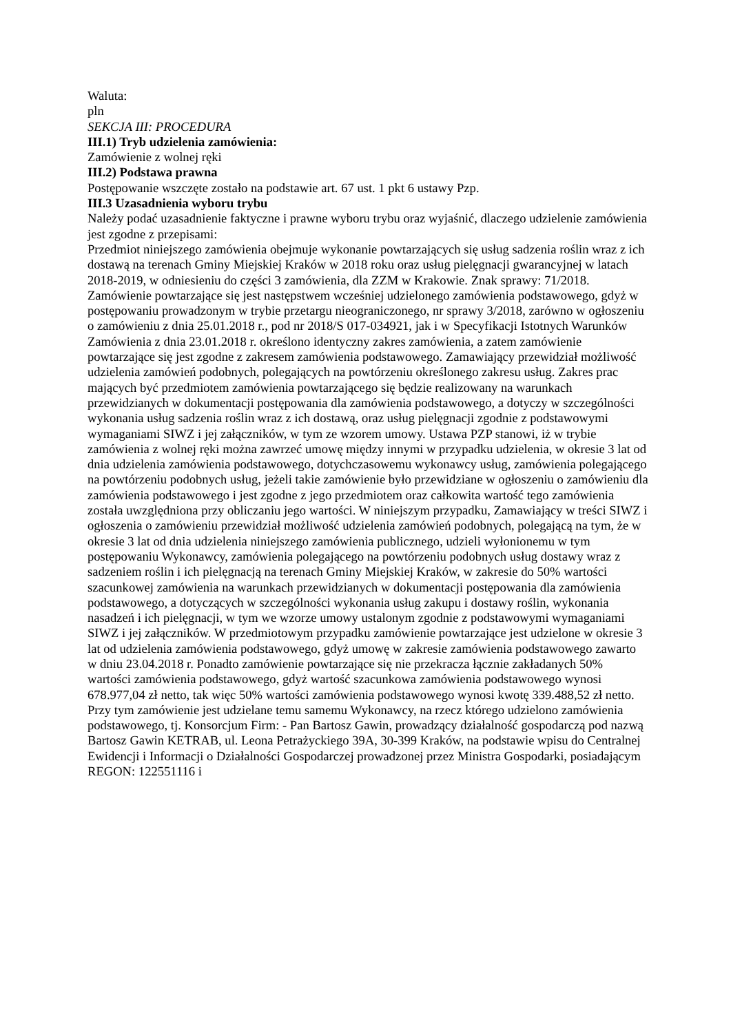Waluta:
pln
SEKCJA III: PROCEDURA
III.1) Tryb udzielenia zamówienia:
Zamówienie z wolnej ręki
III.2) Podstawa prawna
Postępowanie wszczęte zostało na podstawie art. 67 ust. 1 pkt 6 ustawy Pzp.
III.3 Uzasadnienia wyboru trybu
Należy podać uzasadnienie faktyczne i prawne wyboru trybu oraz wyjaśnić, dlaczego udzielenie zamówienia jest zgodne z przepisami:
Przedmiot niniejszego zamówienia obejmuje wykonanie powtarzających się usług sadzenia roślin wraz z ich dostawą na terenach Gminy Miejskiej Kraków w 2018 roku oraz usług pielęgnacji gwarancyjnej w latach 2018-2019, w odniesieniu do części 3 zamówienia, dla ZZM w Krakowie. Znak sprawy: 71/2018. Zamówienie powtarzające się jest następstwem wcześniej udzielonego zamówienia podstawowego, gdyż w postępowaniu prowadzonym w trybie przetargu nieograniczonego, nr sprawy 3/2018, zarówno w ogłoszeniu o zamówieniu z dnia 25.01.2018 r., pod nr 2018/S 017-034921, jak i w Specyfikacji Istotnych Warunków Zamówienia z dnia 23.01.2018 r. określono identyczny zakres zamówienia, a zatem zamówienie powtarzające się jest zgodne z zakresem zamówienia podstawowego. Zamawiający przewidział możliwość udzielenia zamówień podobnych, polegających na powtórzeniu określonego zakresu usług. Zakres prac mających być przedmiotem zamówienia powtarzającego się będzie realizowany na warunkach przewidzianych w dokumentacji postępowania dla zamówienia podstawowego, a dotyczy w szczególności wykonania usług sadzenia roślin wraz z ich dostawą, oraz usług pielęgnacji zgodnie z podstawowymi wymaganiami SIWZ i jej załączników, w tym ze wzorem umowy. Ustawa PZP stanowi, iż w trybie zamówienia z wolnej ręki można zawrzeć umowę między innymi w przypadku udzielenia, w okresie 3 lat od dnia udzielenia zamówienia podstawowego, dotychczasowemu wykonawcy usług, zamówienia polegającego na powtórzeniu podobnych usług, jeżeli takie zamówienie było przewidziane w ogłoszeniu o zamówieniu dla zamówienia podstawowego i jest zgodne z jego przedmiotem oraz całkowita wartość tego zamówienia została uwzględniona przy obliczaniu jego wartości. W niniejszym przypadku, Zamawiający w treści SIWZ i ogłoszenia o zamówieniu przewidział możliwość udzielenia zamówień podobnych, polegającą na tym, że w okresie 3 lat od dnia udzielenia niniejszego zamówienia publicznego, udzieli wyłonionemu w tym postępowaniu Wykonawcy, zamówienia polegającego na powtórzeniu podobnych usług dostawy wraz z sadzeniem roślin i ich pielęgnacją na terenach Gminy Miejskiej Kraków, w zakresie do 50% wartości szacunkowej zamówienia na warunkach przewidzianych w dokumentacji postępowania dla zamówienia podstawowego, a dotyczących w szczególności wykonania usług zakupu i dostawy roślin, wykonania nasadzeń i ich pielęgnacji, w tym we wzorze umowy ustalonym zgodnie z podstawowymi wymaganiami SIWZ i jej załączników. W przedmiotowym przypadku zamówienie powtarzające jest udzielone w okresie 3 lat od udzielenia zamówienia podstawowego, gdyż umowę w zakresie zamówienia podstawowego zawarto w dniu 23.04.2018 r. Ponadto zamówienie powtarzające się nie przekracza łącznie zakładanych 50% wartości zamówienia podstawowego, gdyż wartość szacunkowa zamówienia podstawowego wynosi 678.977,04 zł netto, tak więc 50% wartości zamówienia podstawowego wynosi kwotę 339.488,52 zł netto. Przy tym zamówienie jest udzielane temu samemu Wykonawcy, na rzecz którego udzielono zamówienia podstawowego, tj. Konsorcjum Firm: - Pan Bartosz Gawin, prowadzący działalność gospodarczą pod nazwą Bartosz Gawin KETRAB, ul. Leona Petrażyckiego 39A, 30-399 Kraków, na podstawie wpisu do Centralnej Ewidencji i Informacji o Działalności Gospodarczej prowadzonej przez Ministra Gospodarki, posiadającym REGON: 122551116 i